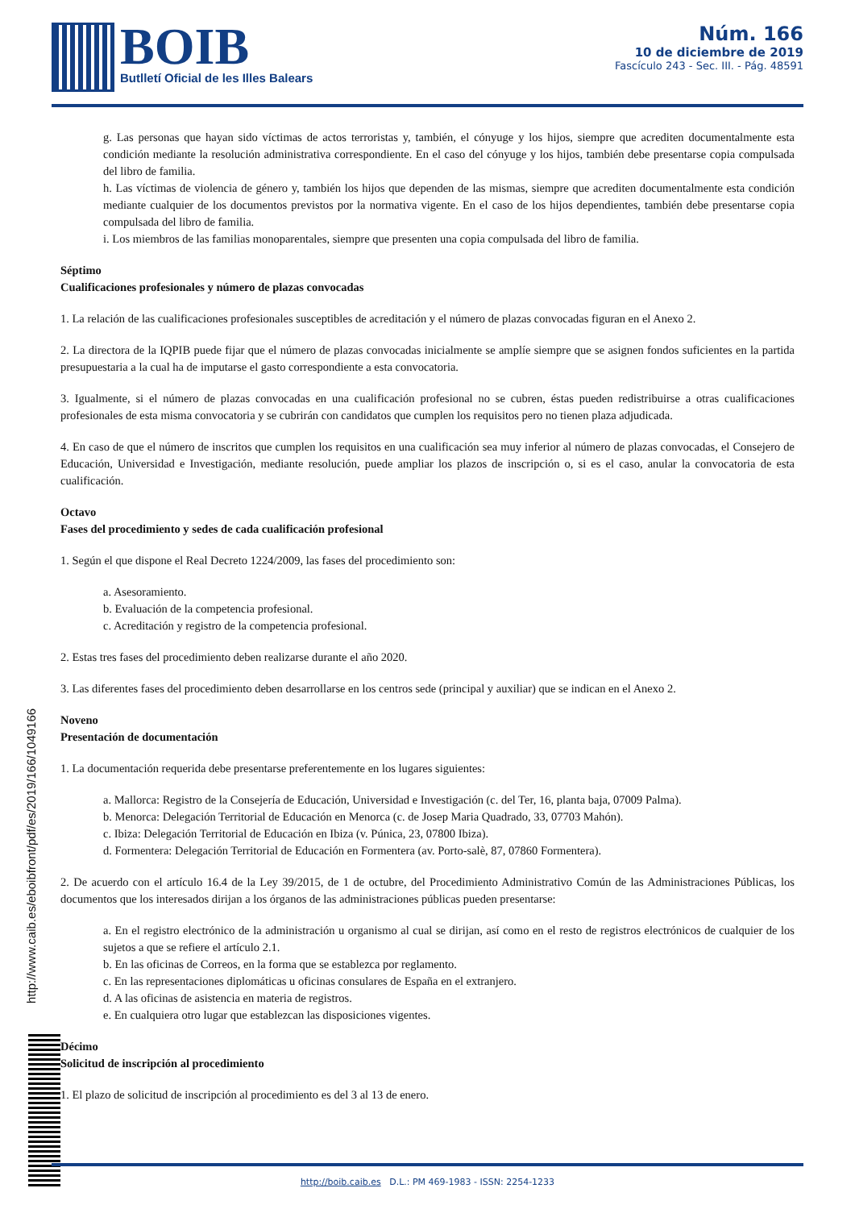BOIB
Butlletí Oficial de les Illes Balears
Núm. 166
10 de diciembre de 2019
Fascículo 243 - Sec. III. - Pág. 48591
g. Las personas que hayan sido víctimas de actos terroristas y, también, el cónyuge y los hijos, siempre que acrediten documentalmente esta condición mediante la resolución administrativa correspondiente. En el caso del cónyuge y los hijos, también debe presentarse copia compulsada del libro de familia.
h. Las víctimas de violencia de género y, también los hijos que dependen de las mismas, siempre que acrediten documentalmente esta condición mediante cualquier de los documentos previstos por la normativa vigente. En el caso de los hijos dependientes, también debe presentarse copia compulsada del libro de familia.
i. Los miembros de las familias monoparentales, siempre que presenten una copia compulsada del libro de familia.
Séptimo
Cualificaciones profesionales y número de plazas convocadas
1. La relación de las cualificaciones profesionales susceptibles de acreditación y el número de plazas convocadas figuran en el Anexo 2.
2. La directora de la IQPIB puede fijar que el número de plazas convocadas inicialmente se amplíe siempre que se asignen fondos suficientes en la partida presupuestaria a la cual ha de imputarse el gasto correspondiente a esta convocatoria.
3. Igualmente, si el número de plazas convocadas en una cualificación profesional no se cubren, éstas pueden redistribuirse a otras cualificaciones profesionales de esta misma convocatoria y se cubrirán con candidatos que cumplen los requisitos pero no tienen plaza adjudicada.
4. En caso de que el número de inscritos que cumplen los requisitos en una cualificación sea muy inferior al número de plazas convocadas, el Consejero de Educación, Universidad e Investigación, mediante resolución, puede ampliar los plazos de inscripción o, si es el caso, anular la convocatoria de esta cualificación.
Octavo
Fases del procedimiento y sedes de cada cualificación profesional
1. Según el que dispone el Real Decreto 1224/2009, las fases del procedimiento son:
a. Asesoramiento.
b. Evaluación de la competencia profesional.
c. Acreditación y registro de la competencia profesional.
2. Estas tres fases del procedimiento deben realizarse durante el año 2020.
3. Las diferentes fases del procedimiento deben desarrollarse en los centros sede (principal y auxiliar) que se indican en el Anexo 2.
Noveno
Presentación de documentación
1. La documentación requerida debe presentarse preferentemente en los lugares siguientes:
a. Mallorca: Registro de la Consejería de Educación, Universidad e Investigación (c. del Ter, 16, planta baja, 07009 Palma).
b. Menorca: Delegación Territorial de Educación en Menorca (c. de Josep Maria Quadrado, 33, 07703 Mahón).
c. Ibiza: Delegación Territorial de Educación en Ibiza (v. Púnica, 23, 07800 Ibiza).
d. Formentera: Delegación Territorial de Educación en Formentera (av. Porto-salè, 87, 07860 Formentera).
2. De acuerdo con el artículo 16.4 de la Ley 39/2015, de 1 de octubre, del Procedimiento Administrativo Común de las Administraciones Públicas, los documentos que los interesados dirijan a los órganos de las administraciones públicas pueden presentarse:
a. En el registro electrónico de la administración u organismo al cual se dirijan, así como en el resto de registros electrónicos de cualquier de los sujetos a que se refiere el artículo 2.1.
b. En las oficinas de Correos, en la forma que se establezca por reglamento.
c. En las representaciones diplomáticas u oficinas consulares de España en el extranjero.
d. A las oficinas de asistencia en materia de registros.
e. En cualquiera otro lugar que establezcan las disposiciones vigentes.
Décimo
Solicitud de inscripción al procedimiento
1. El plazo de solicitud de inscripción al procedimiento es del 3 al 13 de enero.
http://www.caib.es/eboibfront/pdf/es/2019/166/1049166
http://boib.caib.es D.L.: PM 469-1983 - ISSN: 2254-1233